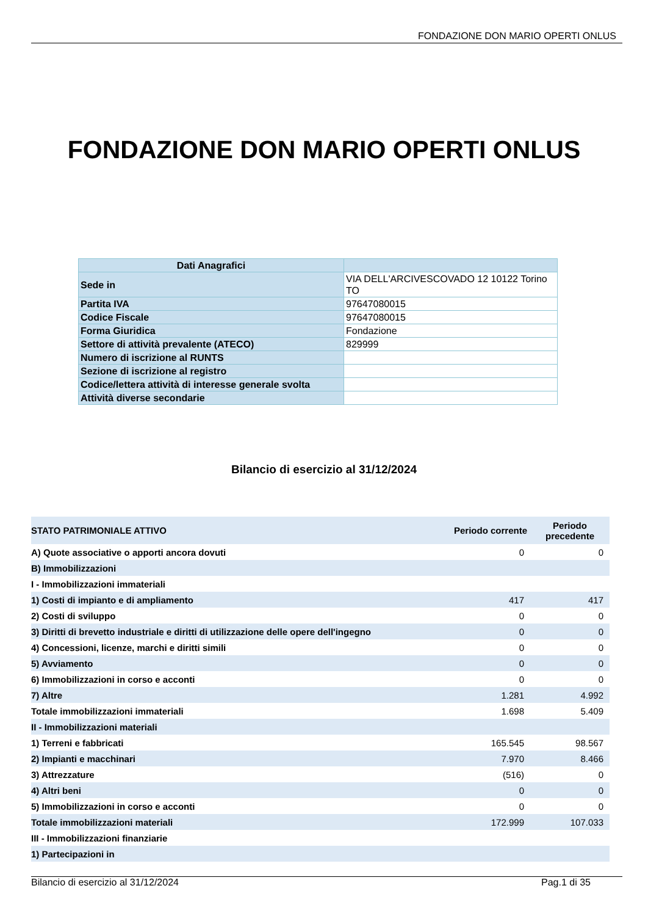FONDAZIONE DON MARIO OPERTI ONLUS
FONDAZIONE DON MARIO OPERTI ONLUS
| Dati Anagrafici | |
| --- | --- |
| Sede in | VIA DELL'ARCIVESCOVADO 12 10122 Torino TO |
| Partita IVA | 97647080015 |
| Codice Fiscale | 97647080015 |
| Forma Giuridica | Fondazione |
| Settore di attività prevalente (ATECO) | 829999 |
| Numero di iscrizione al RUNTS | |
| Sezione di iscrizione al registro | |
| Codice/lettera attività di interesse generale svolta | |
| Attività diverse secondarie | |
Bilancio di esercizio al 31/12/2024
| STATO PATRIMONIALE ATTIVO | Periodo corrente | Periodo precedente |
| --- | --- | --- |
| A) Quote associative o apporti ancora dovuti | 0 | 0 |
| B) Immobilizzazioni | | |
| I - Immobilizzazioni immateriali | | |
| 1) Costi di impianto e di ampliamento | 417 | 417 |
| 2) Costi di sviluppo | 0 | 0 |
| 3) Diritti di brevetto industriale e diritti di utilizzazione delle opere dell'ingegno | 0 | 0 |
| 4) Concessioni, licenze, marchi e diritti simili | 0 | 0 |
| 5) Avviamento | 0 | 0 |
| 6) Immobilizzazioni in corso e acconti | 0 | 0 |
| 7) Altre | 1.281 | 4.992 |
| Totale immobilizzazioni immateriali | 1.698 | 5.409 |
| II - Immobilizzazioni materiali | | |
| 1) Terreni e fabbricati | 165.545 | 98.567 |
| 2) Impianti e macchinari | 7.970 | 8.466 |
| 3) Attrezzature | (516) | 0 |
| 4) Altri beni | 0 | 0 |
| 5) Immobilizzazioni in corso e acconti | 0 | 0 |
| Totale immobilizzazioni materiali | 172.999 | 107.033 |
| III - Immobilizzazioni finanziarie | | |
| 1) Partecipazioni in | | |
Bilancio di esercizio al 31/12/2024 Pag.1 di 35